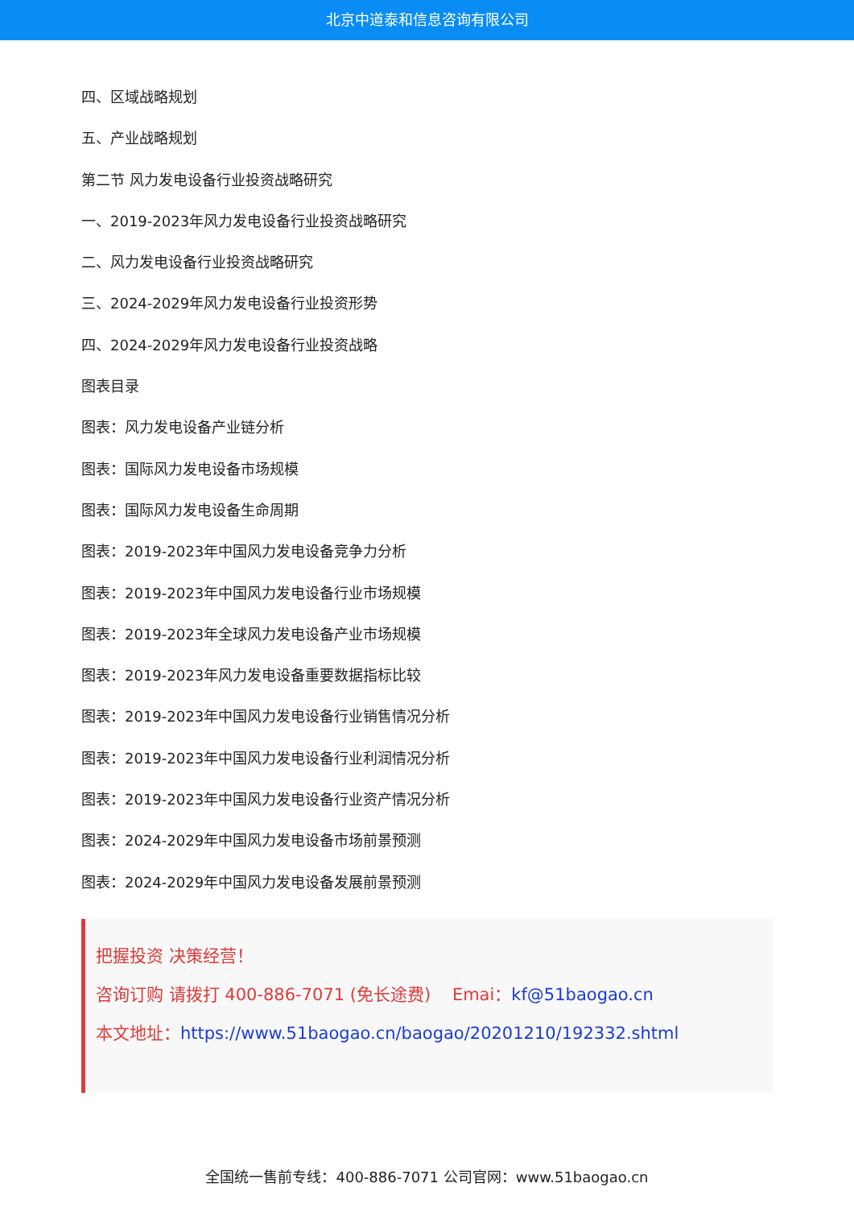北京中道泰和信息咨询有限公司
四、区域战略规划
五、产业战略规划
第二节 风力发电设备行业投资战略研究
一、2019-2023年风力发电设备行业投资战略研究
二、风力发电设备行业投资战略研究
三、2024-2029年风力发电设备行业投资形势
四、2024-2029年风力发电设备行业投资战略
图表目录
图表：风力发电设备产业链分析
图表：国际风力发电设备市场规模
图表：国际风力发电设备生命周期
图表：2019-2023年中国风力发电设备竞争力分析
图表：2019-2023年中国风力发电设备行业市场规模
图表：2019-2023年全球风力发电设备产业市场规模
图表：2019-2023年风力发电设备重要数据指标比较
图表：2019-2023年中国风力发电设备行业销售情况分析
图表：2019-2023年中国风力发电设备行业利润情况分析
图表：2019-2023年中国风力发电设备行业资产情况分析
图表：2024-2029年中国风力发电设备市场前景预测
图表：2024-2029年中国风力发电设备发展前景预测
把握投资 决策经营！
咨询订购 请拨打 400-886-7071 (免长途费) Emai：kf@51baogao.cn
本文地址：https://www.51baogao.cn/baogao/20201210/192332.shtml
全国统一售前专线：400-886-7071 公司官网：www.51baogao.cn